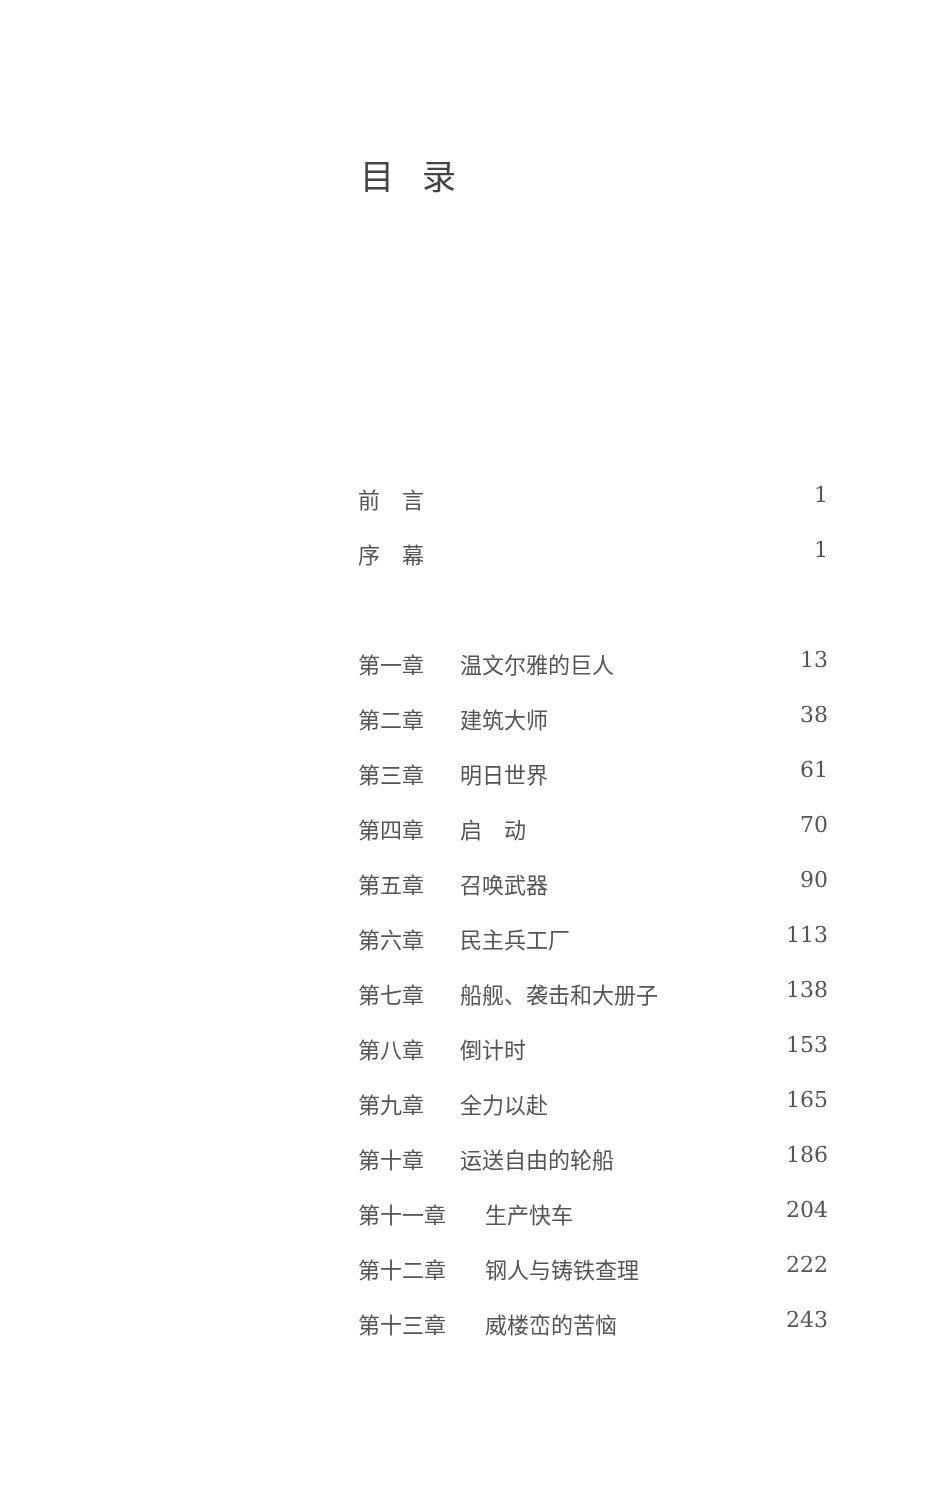目录
前　言 1
序　幕 1
第一章 温文尔雅的巨人 13
第二章 建筑大师 38
第三章 明日世界 61
第四章 启　动 70
第五章 召唤武器 90
第六章 民主兵工厂 113
第七章 船舰、袭击和大册子 138
第八章 倒计时 153
第九章 全力以赴 165
第十章 运送自由的轮船 186
第十一章 生产快车 204
第十二章 钢人与铸铁查理 222
第十三章 威楼峦的苦恼 243